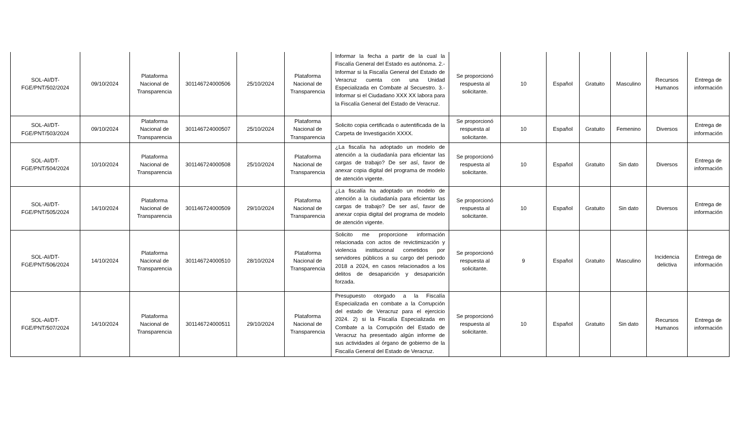| SOL-AI/DT-FGE/PNT/502/2024 | 09/10/2024 | Plataforma Nacional de Transparencia | 301146724000506 | 25/10/2024 | Plataforma Nacional de Transparencia | Informar la fecha a partir de la cual la Fiscalía General del Estado es autónoma. 2.- Informar si la Fiscalía General del Estado de Veracruz cuenta con una Unidad Especializada en Combate al Secuestro. 3.- Informar si el Ciudadano XXX XX labora para la Fiscalía General del Estado de Veracruz. | Se proporcionó respuesta al solicitante. | 10 | Español | Gratuito | Masculino | Recursos Humanos | Entrega de información |
| SOL-AI/DT-FGE/PNT/503/2024 | 09/10/2024 | Plataforma Nacional de Transparencia | 301146724000507 | 25/10/2024 | Plataforma Nacional de Transparencia | Solicito copia certificada o autentificada de la Carpeta de Investigación XXXX. | Se proporcionó respuesta al solicitante. | 10 | Español | Gratuito | Femenino | Diversos | Entrega de información |
| SOL-AI/DT-FGE/PNT/504/2024 | 10/10/2024 | Plataforma Nacional de Transparencia | 301146724000508 | 25/10/2024 | Plataforma Nacional de Transparencia | ¿La fiscalía ha adoptado un modelo de atención a la ciudadanía para eficientar las cargas de trabajo? De ser así, favor de anexar copia digital del programa de modelo de atención vigente. | Se proporcionó respuesta al solicitante. | 10 | Español | Gratuito | Sin dato | Diversos | Entrega de información |
| SOL-AI/DT-FGE/PNT/505/2024 | 14/10/2024 | Plataforma Nacional de Transparencia | 301146724000509 | 29/10/2024 | Plataforma Nacional de Transparencia | ¿La fiscalía ha adoptado un modelo de atención a la ciudadanía para eficientar las cargas de trabajo? De ser así, favor de anexar copia digital del programa de modelo de atención vigente. | Se proporcionó respuesta al solicitante. | 10 | Español | Gratuito | Sin dato | Diversos | Entrega de información |
| SOL-AI/DT-FGE/PNT/506/2024 | 14/10/2024 | Plataforma Nacional de Transparencia | 301146724000510 | 28/10/2024 | Plataforma Nacional de Transparencia | Solicito me proporcione información relacionada con actos de revictimización y violencia institucional cometidos por servidores públicos a su cargo del periodo 2018 a 2024, en casos relacionados a los delitos de desaparición y desaparición forzada. | Se proporcionó respuesta al solicitante. | 9 | Español | Gratuito | Masculino | Incidencia delictiva | Entrega de información |
| SOL-AI/DT-FGE/PNT/507/2024 | 14/10/2024 | Plataforma Nacional de Transparencia | 301146724000511 | 29/10/2024 | Plataforma Nacional de Transparencia | Presupuesto otorgado a la Fiscalía Especializada en combate a la Corrupción del estado de Veracruz para el ejercicio 2024. 2) si la Fiscalía Especializada en Combate a la Corrupción del Estado de Veracruz ha presentado algún informe de sus actividades al órgano de gobierno de la Fiscalía General del Estado de Veracruz. | Se proporcionó respuesta al solicitante. | 10 | Español | Gratuito | Sin dato | Recursos Humanos | Entrega de información |